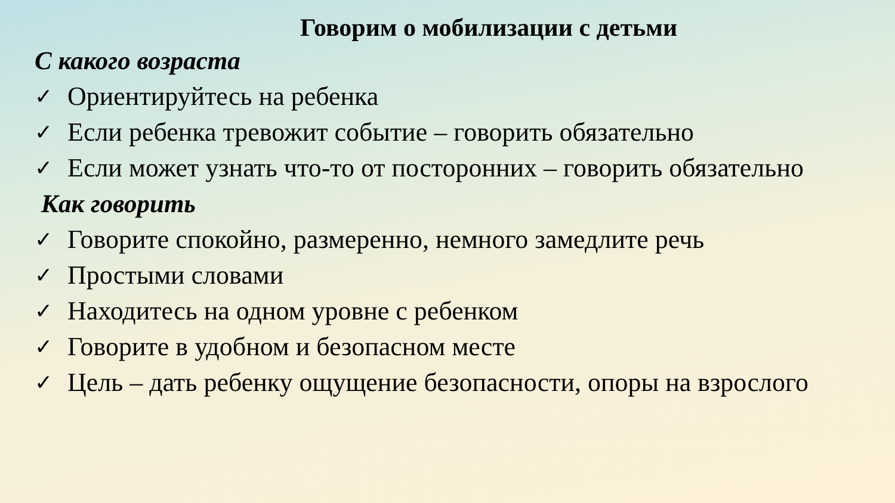Говорим о мобилизации с детьми
С какого возраста
✓ Ориентируйтесь на ребенка
✓ Если ребенка тревожит событие – говорить обязательно
✓ Если может узнать что-то от посторонних – говорить обязательно
Как говорить
✓ Говорите спокойно, размеренно, немного замедлите речь
✓ Простыми словами
✓ Находитесь на одном уровне с ребенком
✓ Говорите в удобном и безопасном месте
✓ Цель – дать ребенку ощущение безопасности, опоры на взрослого